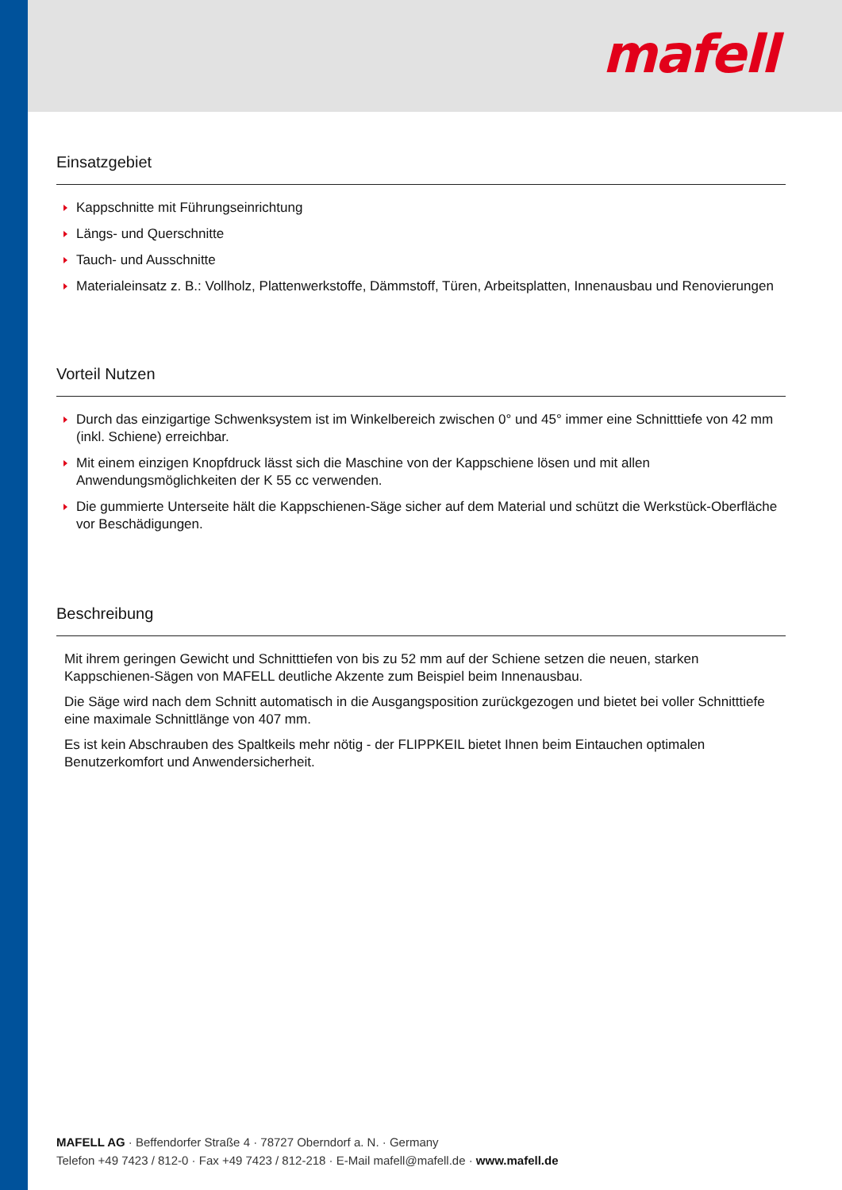mafell
Einsatzgebiet
Kappschnitte mit Führungseinrichtung
Längs- und Querschnitte
Tauch- und Ausschnitte
Materialeinsatz z. B.: Vollholz, Plattenwerkstoffe, Dämmstoff, Türen, Arbeitsplatten, Innenausbau und Renovierungen
Vorteil Nutzen
Durch das einzigartige Schwenksystem ist im Winkelbereich zwischen 0° und 45° immer eine Schnitttiefe von 42 mm (inkl. Schiene) erreichbar.
Mit einem einzigen Knopfdruck lässt sich die Maschine von der Kappschiene lösen und mit allen Anwendungsmöglichkeiten der K 55 cc verwenden.
Die gummierte Unterseite hält die Kappschienen-Säge sicher auf dem Material und schützt die Werkstück-Oberfläche vor Beschädigungen.
Beschreibung
Mit ihrem geringen Gewicht und Schnitttiefen von bis zu 52 mm auf der Schiene setzen die neuen, starken Kappschienen-Sägen von MAFELL deutliche Akzente zum Beispiel beim Innenausbau.
Die Säge wird nach dem Schnitt automatisch in die Ausgangsposition zurückgezogen und bietet bei voller Schnitttiefe eine maximale Schnittlänge von 407 mm.
Es ist kein Abschrauben des Spaltkeils mehr nötig - der FLIPPKEIL bietet Ihnen beim Eintauchen optimalen Benutzerkomfort und Anwendersicherheit.
MAFELL AG · Beffendorfer Straße 4 · 78727 Oberndorf a. N. · Germany
Telefon +49 7423 / 812-0 · Fax +49 7423 / 812-218 · E-Mail mafell@mafell.de · www.mafell.de